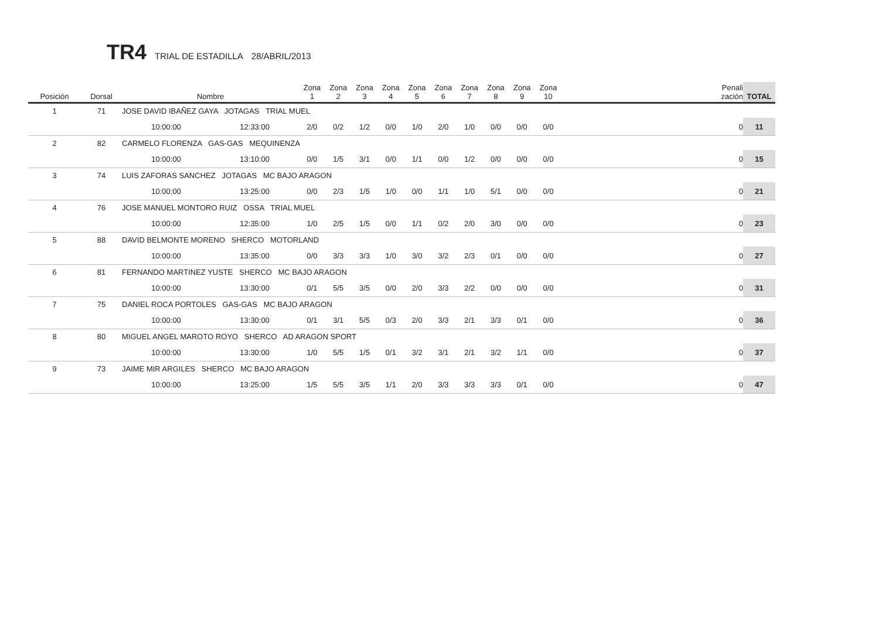TR4 TRIAL DE ESTADILLA 28/ABRIL/2013
| Posición | Dorsal | Nombre | | Zona 1 | Zona 2 | Zona 3 | Zona 4 | Zona 5 | Zona 6 | Zona 7 | Zona 8 | Zona 9 | Zona 10 | Penali zación | TOTAL |
| --- | --- | --- | --- | --- | --- | --- | --- | --- | --- | --- | --- | --- | --- | --- | --- |
| 1 | 71 | JOSE DAVID IBAÑEZ GAYA JOTAGAS TRIAL MUEL | | | | | | | | | | | | | |
| | | 10:00:00 | 12:33:00 | 2/0 | 0/2 | 1/2 | 0/0 | 1/0 | 2/0 | 1/0 | 0/0 | 0/0 | 0/0 | 0 | 11 |
| 2 | 82 | CARMELO FLORENZA GAS-GAS MEQUINENZA | | | | | | | | | | | | | |
| | | 10:00:00 | 13:10:00 | 0/0 | 1/5 | 3/1 | 0/0 | 1/1 | 0/0 | 1/2 | 0/0 | 0/0 | 0/0 | 0 | 15 |
| 3 | 74 | LUIS ZAFORAS SANCHEZ JOTAGAS MC BAJO ARAGON | | | | | | | | | | | | | |
| | | 10:00:00 | 13:25:00 | 0/0 | 2/3 | 1/5 | 1/0 | 0/0 | 1/1 | 1/0 | 5/1 | 0/0 | 0/0 | 0 | 21 |
| 4 | 76 | JOSE MANUEL MONTORO RUIZ OSSA TRIAL MUEL | | | | | | | | | | | | | |
| | | 10:00:00 | 12:35:00 | 1/0 | 2/5 | 1/5 | 0/0 | 1/1 | 0/2 | 2/0 | 3/0 | 0/0 | 0/0 | 0 | 23 |
| 5 | 88 | DAVID BELMONTE MORENO SHERCO MOTORLAND | | | | | | | | | | | | | |
| | | 10:00:00 | 13:35:00 | 0/0 | 3/3 | 3/3 | 1/0 | 3/0 | 3/2 | 2/3 | 0/1 | 0/0 | 0/0 | 0 | 27 |
| 6 | 81 | FERNANDO MARTINEZ YUSTE SHERCO MC BAJO ARAGON | | | | | | | | | | | | | |
| | | 10:00:00 | 13:30:00 | 0/1 | 5/5 | 3/5 | 0/0 | 2/0 | 3/3 | 2/2 | 0/0 | 0/0 | 0/0 | 0 | 31 |
| 7 | 75 | DANIEL ROCA PORTOLES GAS-GAS MC BAJO ARAGON | | | | | | | | | | | | | |
| | | 10:00:00 | 13:30:00 | 0/1 | 3/1 | 5/5 | 0/3 | 2/0 | 3/3 | 2/1 | 3/3 | 0/1 | 0/0 | 0 | 36 |
| 8 | 80 | MIGUEL ANGEL MAROTO ROYO SHERCO AD ARAGON SPORT | | | | | | | | | | | | | |
| | | 10:00:00 | 13:30:00 | 1/0 | 5/5 | 1/5 | 0/1 | 3/2 | 3/1 | 2/1 | 3/2 | 1/1 | 0/0 | 0 | 37 |
| 9 | 73 | JAIME MIR ARGILES SHERCO MC BAJO ARAGON | | | | | | | | | | | | | |
| | | 10:00:00 | 13:25:00 | 1/5 | 5/5 | 3/5 | 1/1 | 2/0 | 3/3 | 3/3 | 3/3 | 0/1 | 0/0 | 0 | 47 |